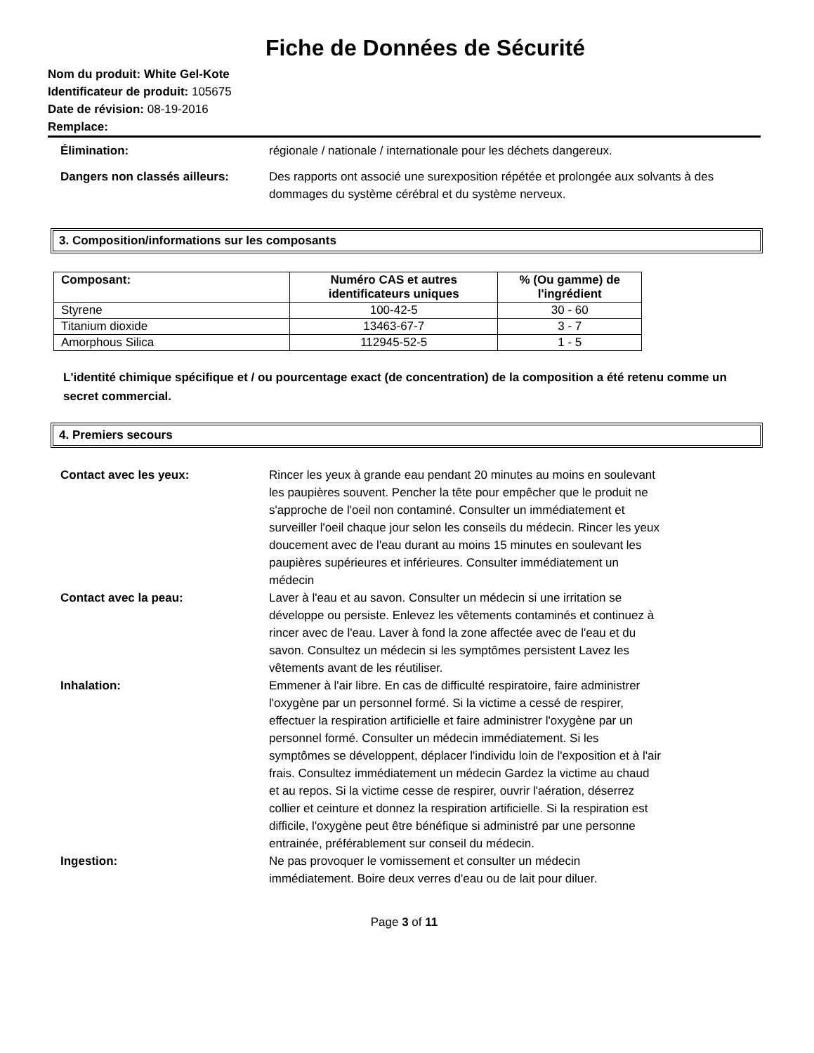Fiche de Données de Sécurité
Nom du produit: White Gel-Kote
Identificateur de produit: 105675
Date de révision: 08-19-2016
Remplace:
Élimination: régionale / nationale / internationale pour les déchets dangereux.
Dangers non classés ailleurs: Des rapports ont associé une surexposition répétée et prolongée aux solvants à des dommages du système cérébral et du système nerveux.
3. Composition/informations sur les composants
| Composant: | Numéro CAS et autres identificateurs uniques | % (Ou gamme) de l'ingrédient |
| --- | --- | --- |
| Styrene | 100-42-5 | 30 - 60 |
| Titanium dioxide | 13463-67-7 | 3 - 7 |
| Amorphous Silica | 112945-52-5 | 1 - 5 |
L'identité chimique spécifique et / ou pourcentage exact (de concentration) de la composition a été retenu comme un secret commercial.
4. Premiers secours
Contact avec les yeux: Rincer les yeux à grande eau pendant 20 minutes au moins en soulevant les paupières souvent. Pencher la tête pour empêcher que le produit ne s'approche de l'oeil non contaminé. Consulter un immédiatement et surveiller l'oeil chaque jour selon les conseils du médecin. Rincer les yeux doucement avec de l'eau durant au moins 15 minutes en soulevant les paupières supérieures et inférieures. Consulter immédiatement un médecin
Contact avec la peau: Laver à l'eau et au savon. Consulter un médecin si une irritation se développe ou persiste. Enlevez les vêtements contaminés et continuez à rincer avec de l'eau. Laver à fond la zone affectée avec de l'eau et du savon. Consultez un médecin si les symptômes persistent Lavez les vêtements avant de les réutiliser.
Inhalation: Emmener à l'air libre. En cas de difficulté respiratoire, faire administrer l'oxygène par un personnel formé. Si la victime a cessé de respirer, effectuer la respiration artificielle et faire administrer l'oxygène par un personnel formé. Consulter un médecin immédiatement. Si les symptômes se développent, déplacer l'individu loin de l'exposition et à l'air frais. Consultez immédiatement un médecin Gardez la victime au chaud et au repos. Si la victime cesse de respirer, ouvrir l'aération, déserrez collier et ceinture et donnez la respiration artificielle. Si la respiration est difficile, l'oxygène peut être bénéfique si administré par une personne entrainée, préférablement sur conseil du médecin.
Ingestion: Ne pas provoquer le vomissement et consulter un médecin immédiatement. Boire deux verres d'eau ou de lait pour diluer.
Page 3 of 11